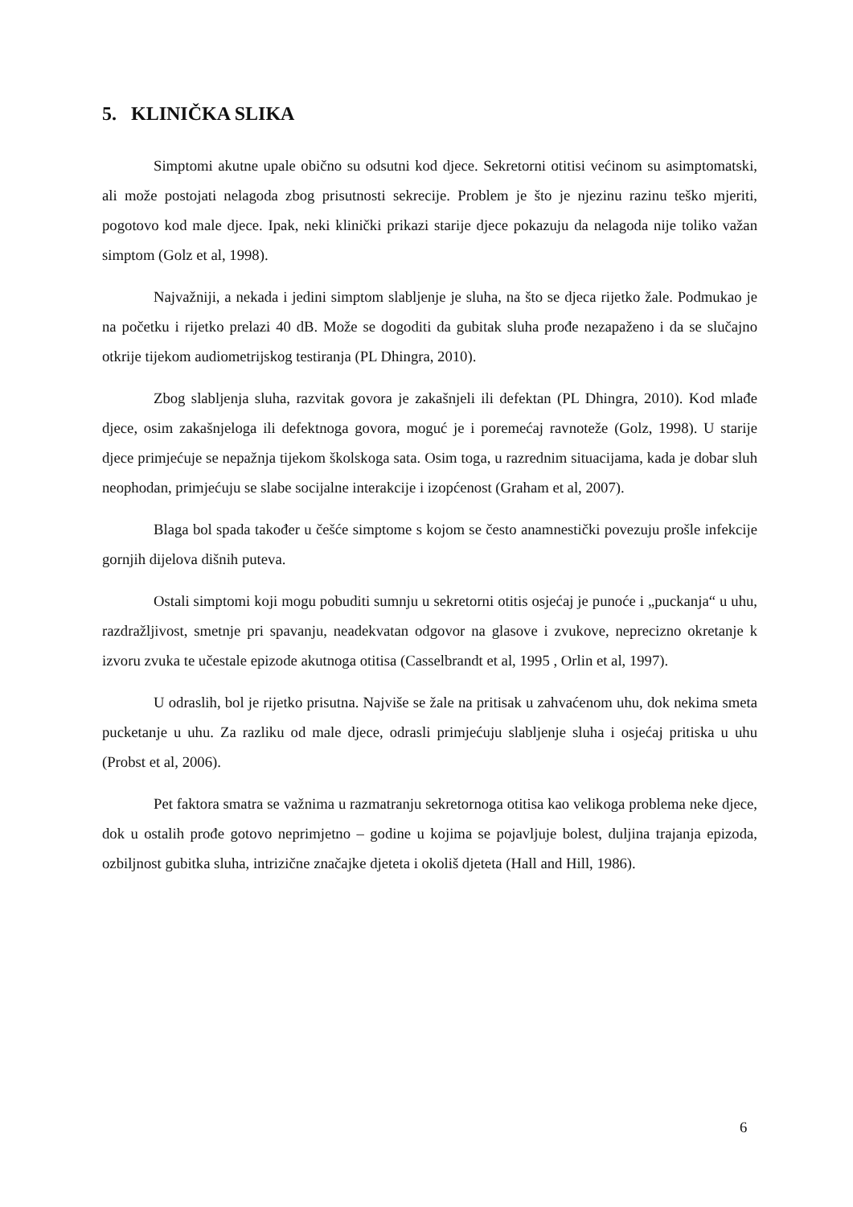5. KLINIČKA SLIKA
Simptomi akutne upale obično su odsutni kod djece. Sekretorni otitisi većinom su asimptomatski, ali može postojati nelagoda zbog prisutnosti sekrecije. Problem je što je njezinu razinu teško mjeriti, pogotovo kod male djece. Ipak, neki klinički prikazi starije djece pokazuju da nelagoda nije toliko važan simptom (Golz et al, 1998).
Najvažniji, a nekada i jedini simptom slabljenje je sluha, na što se djeca rijetko žale. Podmukao je na početku i rijetko prelazi 40 dB. Može se dogoditi da gubitak sluha prođe nezapaženo i da se slučajno otkrije tijekom audiometrijskog testiranja (PL Dhingra, 2010).
Zbog slabljenja sluha, razvitak govora je zakašnjeli ili defektan (PL Dhingra, 2010). Kod mlađe djece, osim zakašnjeloga ili defektnoga govora, moguć je i poremećaj ravnoteže (Golz, 1998). U starije djece primjećuje se nepažnja tijekom školskoga sata. Osim toga, u razrednim situacijama, kada je dobar sluh neophodan, primjećuju se slabe socijalne interakcije i izopćenost (Graham et al, 2007).
Blaga bol spada također u češće simptome s kojom se često anamnestički povezuju prošle infekcije gornjih dijelova dišnih puteva.
Ostali simptomi koji mogu pobuditi sumnju u sekretorni otitis osjećaj je punoće i „puckanja“ u uhu, razdražljivost, smetnje pri spavanju, neadekvatan odgovor na glasove i zvukove, neprecizno okretanje k izvoru zvuka te učestale epizode akutnoga otitisa (Casselbrandt et al, 1995 , Orlin et al, 1997).
U odraslih, bol je rijetko prisutna. Najviše se žale na pritisak u zahvaćenom uhu, dok nekima smeta pucketanje u uhu. Za razliku od male djece, odrasli primjećuju slabljenje sluha i osjećaj pritiska u uhu (Probst et al, 2006).
Pet faktora smatra se važnima u razmatranju sekretornoga otitisa kao velikoga problema neke djece, dok u ostalih prođe gotovo neprimjetno – godine u kojima se pojavljuje bolest, duljina trajanja epizoda, ozbiljnost gubitka sluha, intrizične značajke djeteta i okoliš djeteta (Hall and Hill, 1986).
6